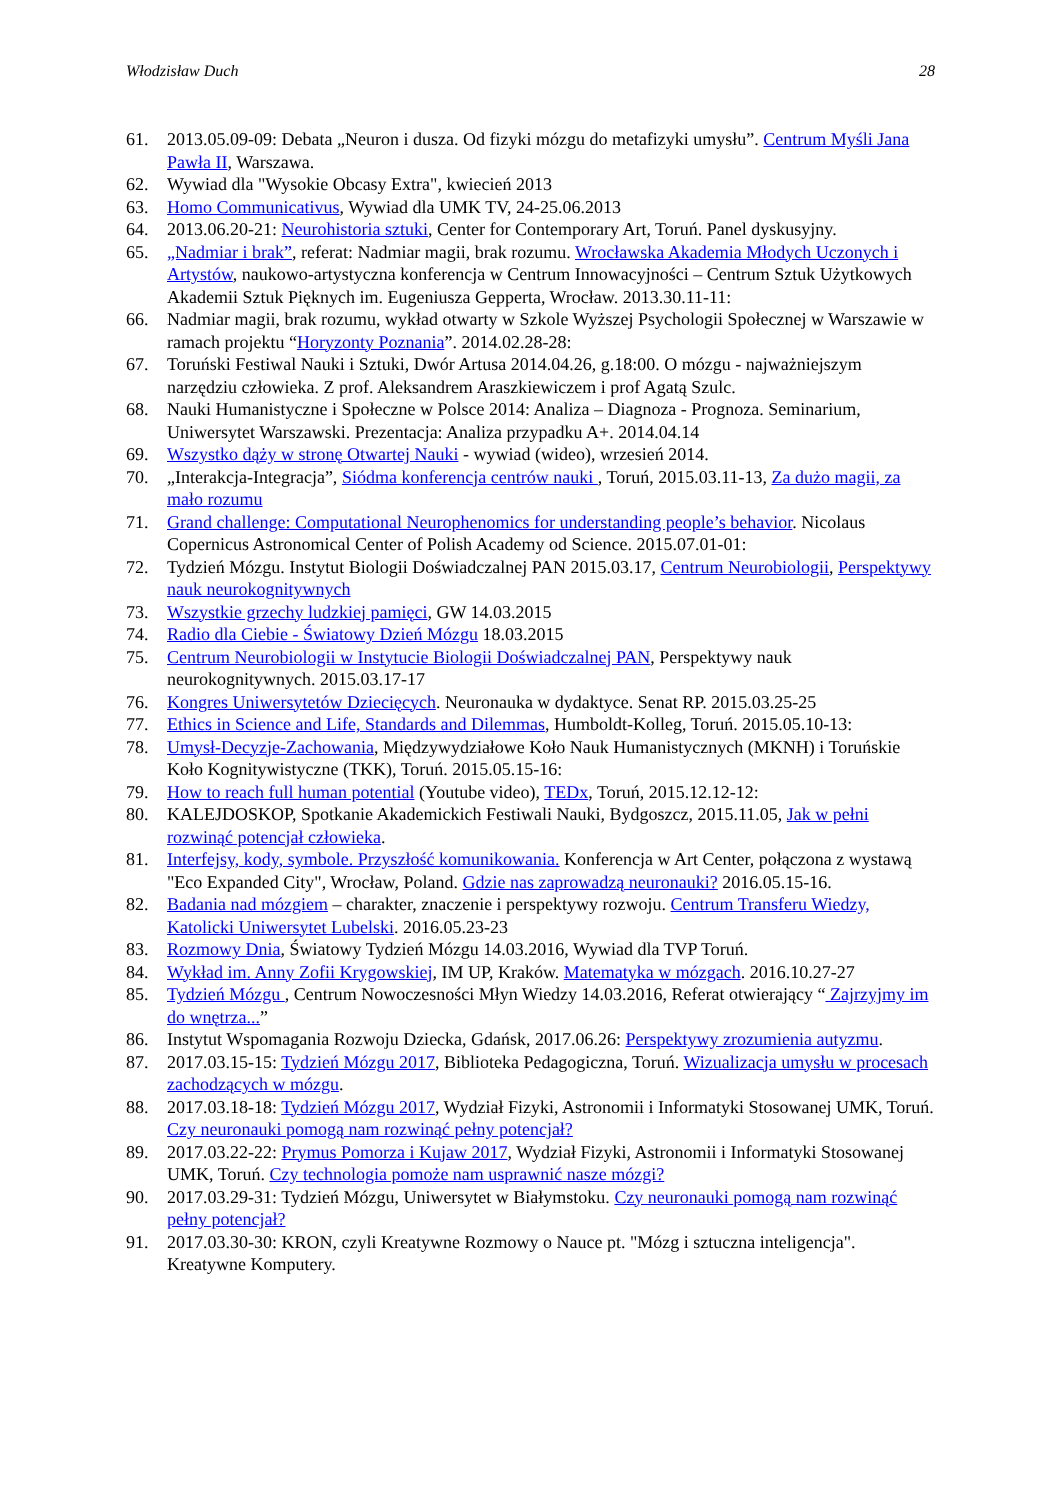Włodzisław Duch 28
61. 2013.05.09-09: Debata „Neuron i dusza. Od fizyki mózgu do metafizyki umysłu”. Centrum Myśli Jana Pawła II, Warszawa.
62. Wywiad dla "Wysokie Obcasy Extra", kwiecień 2013
63. Homo Communicativus, Wywiad dla UMK TV, 24-25.06.2013
64. 2013.06.20-21: Neurohistoria sztuki, Center for Contemporary Art, Toruń. Panel dyskusyjny.
65. „Nadmiar i brak”, referat: Nadmiar magii, brak rozumu. Wrocławska Akademia Młodych Uczonych i Artystów, naukowo-artystyczna konferencja w Centrum Innowacyjności – Centrum Sztuk Użytkowych Akademii Sztuk Pięknych im. Eugeniusza Gepperta, Wrocław. 2013.30.11-11:
66. Nadmiar magii, brak rozumu, wykład otwarty w Szkole Wyższej Psychologii Społecznej w Warszawie w ramach projektu “Horyzonty Poznania”. 2014.02.28-28:
67. Toruński Festiwal Nauki i Sztuki, Dwór Artusa 2014.04.26, g.18:00. O mózgu - najważniejszym narzędziu człowieka. Z prof. Aleksandrem Araszkiewiczem i prof Agatą Szulc.
68. Nauki Humanistyczne i Społeczne w Polsce 2014: Analiza – Diagnoza - Prognoza. Seminarium, Uniwersytet Warszawski. Prezentacja: Analiza przypadku A+. 2014.04.14
69. Wszystko dąży w stronę Otwartej Nauki - wywiad (wideo), wrzesień 2014.
70. „Interakcja-Integracja”, Siódma konferencja centrów nauki , Toruń, 2015.03.11-13, Za dużo magii, za mało rozumu
71. Grand challenge: Computational Neurophenomics for understanding people’s behavior. Nicolaus Copernicus Astronomical Center of Polish Academy od Science. 2015.07.01-01:
72. Tydzień Mózgu. Instytut Biologii Doświadczalnej PAN 2015.03.17, Centrum Neurobiologii, Perspektywy nauk neurokognitywnych
73. Wszystkie grzechy ludzkiej pamięci, GW 14.03.2015
74. Radio dla Ciebie - Światowy Dzień Mózgu 18.03.2015
75. Centrum Neurobiologii w Instytucie Biologii Doświadczalnej PAN, Perspektywy nauk neurokognitywnych. 2015.03.17-17
76. Kongres Uniwersytetów Dziecięcych. Neuronauka w dydaktyce. Senat RP. 2015.03.25-25
77. Ethics in Science and Life, Standards and Dilemmas, Humboldt-Kolleg, Toruń. 2015.05.10-13:
78. Umysł-Decyzje-Zachowania, Międzywydziałowe Koło Nauk Humanistycznych (MKNH) i Toruńskie Koło Kognitywistyczne (TKK), Toruń. 2015.05.15-16:
79. How to reach full human potential (Youtube video), TEDx, Toruń, 2015.12.12-12:
80. KALEJDOSKOP, Spotkanie Akademickich Festiwali Nauki, Bydgoszcz, 2015.11.05, Jak w pełni rozwinąć potencjał człowieka.
81. Interfejsy, kody, symbole. Przyszłość komunikowania. Konferencja w Art Center, połączona z wystawą "Eco Expanded City", Wrocław, Poland. Gdzie nas zaprowadzą neuronauki? 2016.05.15-16.
82. Badania nad mózgiem – charakter, znaczenie i perspektywy rozwoju. Centrum Transferu Wiedzy, Katolicki Uniwersytet Lubelski. 2016.05.23-23
83. Rozmowy Dnia, Światowy Tydzień Mózgu 14.03.2016, Wywiad dla TVP Toruń.
84. Wykład im. Anny Zofii Krygowskiej, IM UP, Kraków. Matematyka w mózgach. 2016.10.27-27
85. Tydzień Mózgu , Centrum Nowoczesności Młyn Wiedzy 14.03.2016, Referat otwierający “ Zajrzyjmy im do wnętrza...”
86. Instytut Wspomagania Rozwoju Dziecka, Gdańsk, 2017.06.26: Perspektywy zrozumienia autyzmu.
87. 2017.03.15-15: Tydzień Mózgu 2017, Biblioteka Pedagogiczna, Toruń. Wizualizacja umysłu w procesach zachodzących w mózgu.
88. 2017.03.18-18: Tydzień Mózgu 2017, Wydział Fizyki, Astronomii i Informatyki Stosowanej UMK, Toruń. Czy neuronauki pomogą nam rozwinąć pełny potencjał?
89. 2017.03.22-22: Prymus Pomorza i Kujaw 2017, Wydział Fizyki, Astronomii i Informatyki Stosowanej UMK, Toruń. Czy technologia pomoże nam usprawnić nasze mózgi?
90. 2017.03.29-31: Tydzień Mózgu, Uniwersytet w Białymstoku. Czy neuronauki pomogą nam rozwinąć pełny potencjał?
91. 2017.03.30-30: KRON, czyli Kreatywne Rozmowy o Nauce pt. "Mózg i sztuczna inteligencja". Kreatywne Komputery.